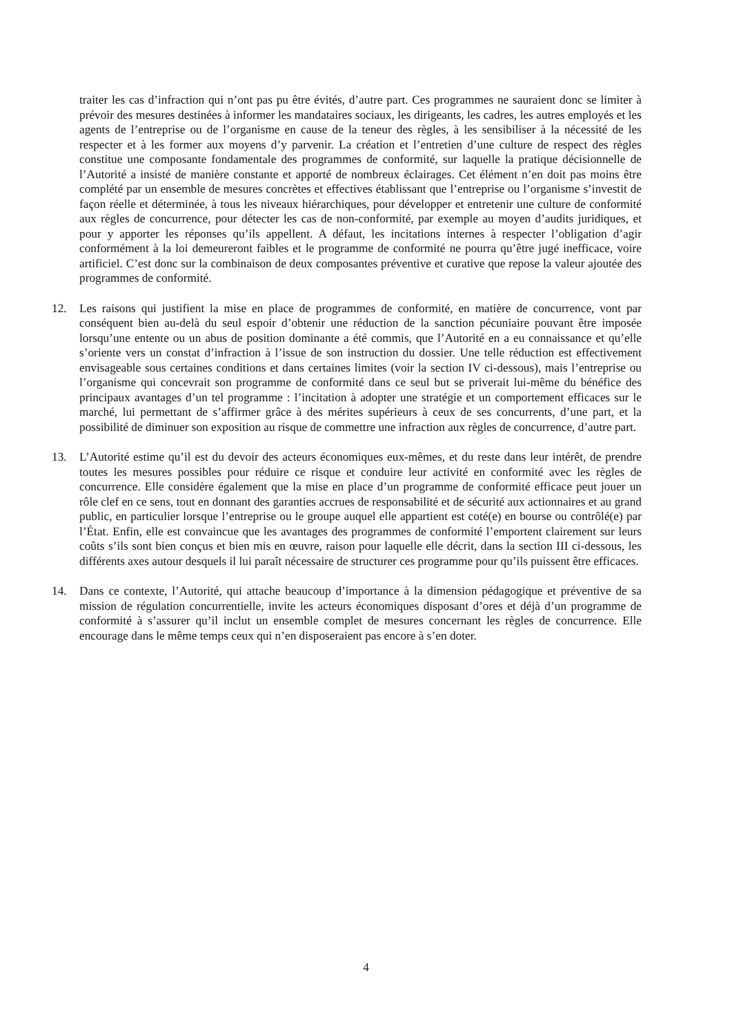traiter les cas d’infraction qui n’ont pas pu être évités, d’autre part. Ces programmes ne sauraient donc se limiter à prévoir des mesures destinées à informer les mandataires sociaux, les dirigeants, les cadres, les autres employés et les agents de l’entreprise ou de l’organisme en cause de la teneur des règles, à les sensibiliser à la nécessité de les respecter et à les former aux moyens d’y parvenir. La création et l’entretien d’une culture de respect des règles constitue une composante fondamentale des programmes de conformité, sur laquelle la pratique décisionnelle de l’Autorité a insisté de manière constante et apporté de nombreux éclairages. Cet élément n’en doit pas moins être complété par un ensemble de mesures concrètes et effectives établissant que l’entreprise ou l’organisme s’investit de façon réelle et déterminée, à tous les niveaux hiérarchiques, pour développer et entretenir une culture de conformité aux règles de concurrence, pour détecter les cas de non-conformité, par exemple au moyen d’audits juridiques, et pour y apporter les réponses qu’ils appellent. A défaut, les incitations internes à respecter l’obligation d’agir conformément à la loi demeureront faibles et le programme de conformité ne pourra qu’être jugé inefficace, voire artificiel. C’est donc sur la combinaison de deux composantes préventive et curative que repose la valeur ajoutée des programmes de conformité.
12. Les raisons qui justifient la mise en place de programmes de conformité, en matière de concurrence, vont par conséquent bien au-delà du seul espoir d’obtenir une réduction de la sanction pécuniaire pouvant être imposée lorsqu’une entente ou un abus de position dominante a été commis, que l’Autorité en a eu connaissance et qu’elle s’oriente vers un constat d’infraction à l’issue de son instruction du dossier. Une telle réduction est effectivement envisageable sous certaines conditions et dans certaines limites (voir la section IV ci-dessous), mais l’entreprise ou l’organisme qui concevrait son programme de conformité dans ce seul but se priverait lui-même du bénéfice des principaux avantages d’un tel programme : l’incitation à adopter une stratégie et un comportement efficaces sur le marché, lui permettant de s’affirmer grâce à des mérites supérieurs à ceux de ses concurrents, d’une part, et la possibilité de diminuer son exposition au risque de commettre une infraction aux règles de concurrence, d’autre part.
13. L’Autorité estime qu’il est du devoir des acteurs économiques eux-mêmes, et du reste dans leur intérêt, de prendre toutes les mesures possibles pour réduire ce risque et conduire leur activité en conformité avec les règles de concurrence. Elle considère également que la mise en place d’un programme de conformité efficace peut jouer un rôle clef en ce sens, tout en donnant des garanties accrues de responsabilité et de sécurité aux actionnaires et au grand public, en particulier lorsque l’entreprise ou le groupe auquel elle appartient est coté(e) en bourse ou contrôlé(e) par l’État. Enfin, elle est convaincue que les avantages des programmes de conformité l’emportent clairement sur leurs coûts s’ils sont bien conçus et bien mis en œuvre, raison pour laquelle elle décrit, dans la section III ci-dessous, les différents axes autour desquels il lui paraît nécessaire de structurer ces programme pour qu’ils puissent être efficaces.
14. Dans ce contexte, l’Autorité, qui attache beaucoup d’importance à la dimension pédagogique et préventive de sa mission de régulation concurrentielle, invite les acteurs économiques disposant d’ores et déjà d’un programme de conformité à s’assurer qu’il inclut un ensemble complet de mesures concernant les règles de concurrence. Elle encourage dans le même temps ceux qui n’en disposeraient pas encore à s’en doter.
4